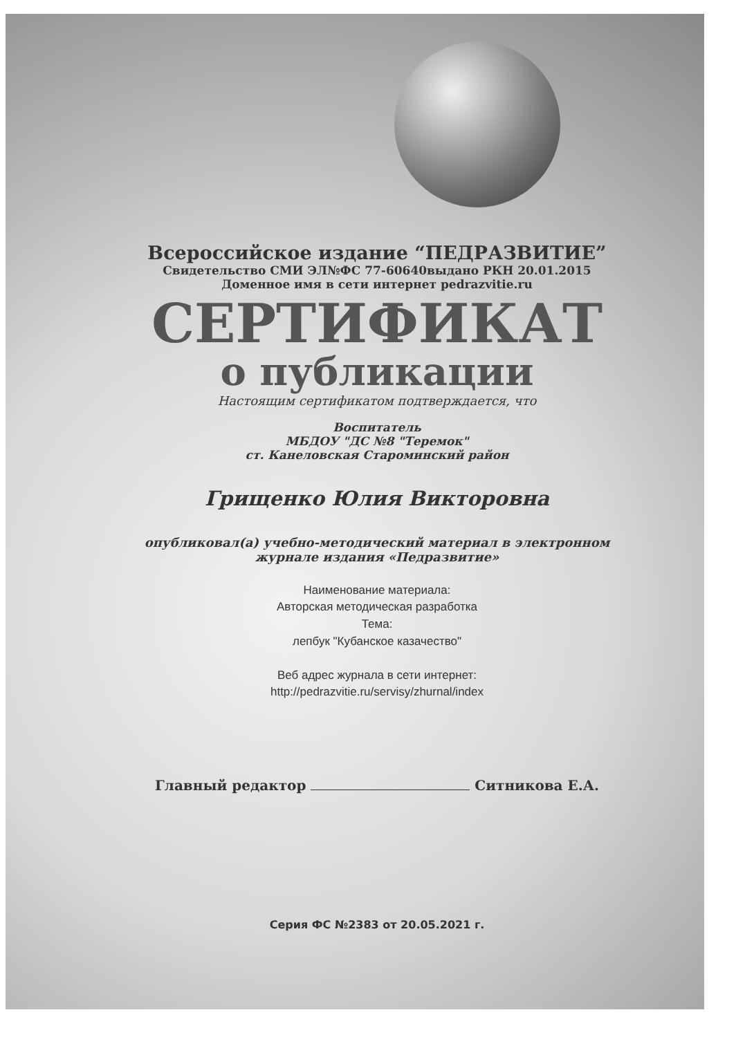Всероссийское издание “ПЕДРАЗВИТИЕ”
Свидетельство СМИ ЭЛ№ФС 77-60640выдано РКН 20.01.2015
Доменное имя в сети интернет pedrazvitie.ru
СЕРТИФИКАТ
о публикации
Настоящим сертификатом подтверждается, что
Воспитатель
МБДОУ "ДС №8 "Теремок"
ст. Канеловская Староминский район
Грищенко Юлия Викторовна
опубликовал(а) учебно-методический материал в электронном
журнале издания «Педразвитие»
Наименование материала:
Авторская методическая разработка
Тема:
лепбук "Кубанское казачество"
Веб адрес журнала в сети интернет:
http://pedrazvitie.ru/servisy/zhurnal/index
Главный редактор Ситникова Е.А.
Серия ФС №2383 от 20.05.2021 г.